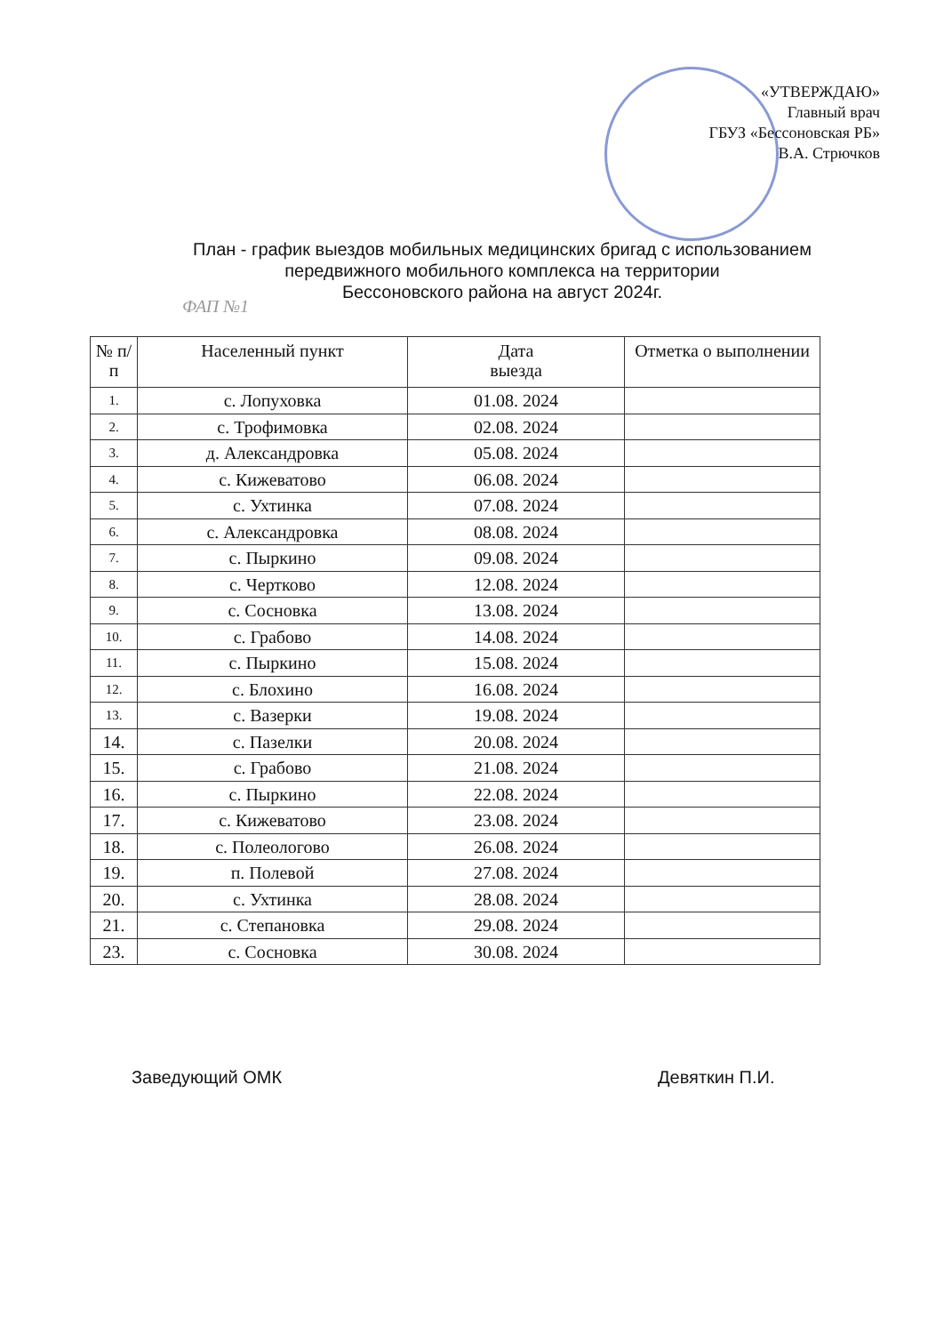«УТВЕРЖДАЮ»
Главный врач
ГБУЗ «Бессоновская РБ»
В.А. Стрючков
План - график выездов мобильных медицинских бригад с использованием передвижного мобильного комплекса на территории
Бессоновского района на август 2024г.
ФАП №1
| № п/п | Населенный пункт | Дата выезда | Отметка о выполнении |
| --- | --- | --- | --- |
| 1. | с. Лопуховка | 01.08. 2024 | |
| 2. | с. Трофимовка | 02.08. 2024 | |
| 3. | д. Александровка | 05.08. 2024 | |
| 4. | с. Кижеватово | 06.08. 2024 | |
| 5. | с. Ухтинка | 07.08. 2024 | |
| 6. | с. Александровка | 08.08. 2024 | |
| 7. | с. Пыркино | 09.08. 2024 | |
| 8. | с. Чертково | 12.08. 2024 | |
| 9. | с. Сосновка | 13.08. 2024 | |
| 10. | с. Грабово | 14.08. 2024 | |
| 11. | с. Пыркино | 15.08. 2024 | |
| 12. | с. Блохино | 16.08. 2024 | |
| 13. | с. Вазерки | 19.08. 2024 | |
| 14. | с. Пазелки | 20.08. 2024 | |
| 15. | с. Грабово | 21.08. 2024 | |
| 16. | с. Пыркино | 22.08. 2024 | |
| 17. | с. Кижеватово | 23.08. 2024 | |
| 18. | с. Полеологово | 26.08. 2024 | |
| 19. | п. Полевой | 27.08. 2024 | |
| 20. | с. Ухтинка | 28.08. 2024 | |
| 21. | с. Степановка | 29.08. 2024 | |
| 23. | с. Сосновка | 30.08. 2024 | |
Заведующий ОМК Девяткин П.И.